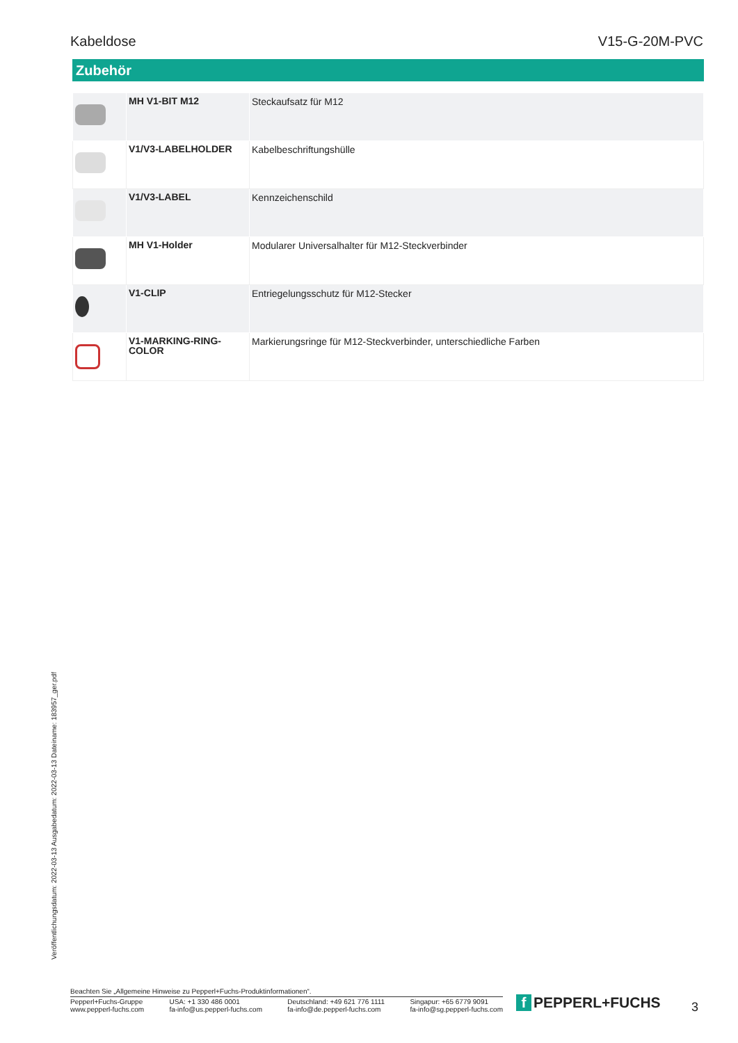Kabeldose V15-G-20M-PVC
Zubehör
| | MH V1-BIT M12 | Steckaufsatz für M12 |
| | V1/V3-LABELHOLDER | Kabelbeschriftungshülle |
| | V1/V3-LABEL | Kennzeichenschild |
| | MH V1-Holder | Modularer Universalhalter für M12-Steckverbinder |
| | V1-CLIP | Entriegelungsschutz für M12-Stecker |
| | V1-MARKING-RING- COLOR | Markierungsringe für M12-Steckverbinder, unterschiedliche Farben |
Veröffentlichungsdatum: 2022-03-13 Ausgabedatum: 2022-03-13 Dateiname: 183957_ger.pdf
Beachten Sie „Allgemeine Hinweise zu Pepperl+Fuchs-Produktinformationen“.
Pepperl+Fuchs-Gruppe
www.pepperl-fuchs.com
USA: +1 330 486 0001
fa-info@us.pepperl-fuchs.com
Deutschland: +49 621 776 1111
fa-info@de.pepperl-fuchs.com
Singapur: +65 6779 9091
fa-info@sg.pepperl-fuchs.com
f PEPPERL+FUCHS 3